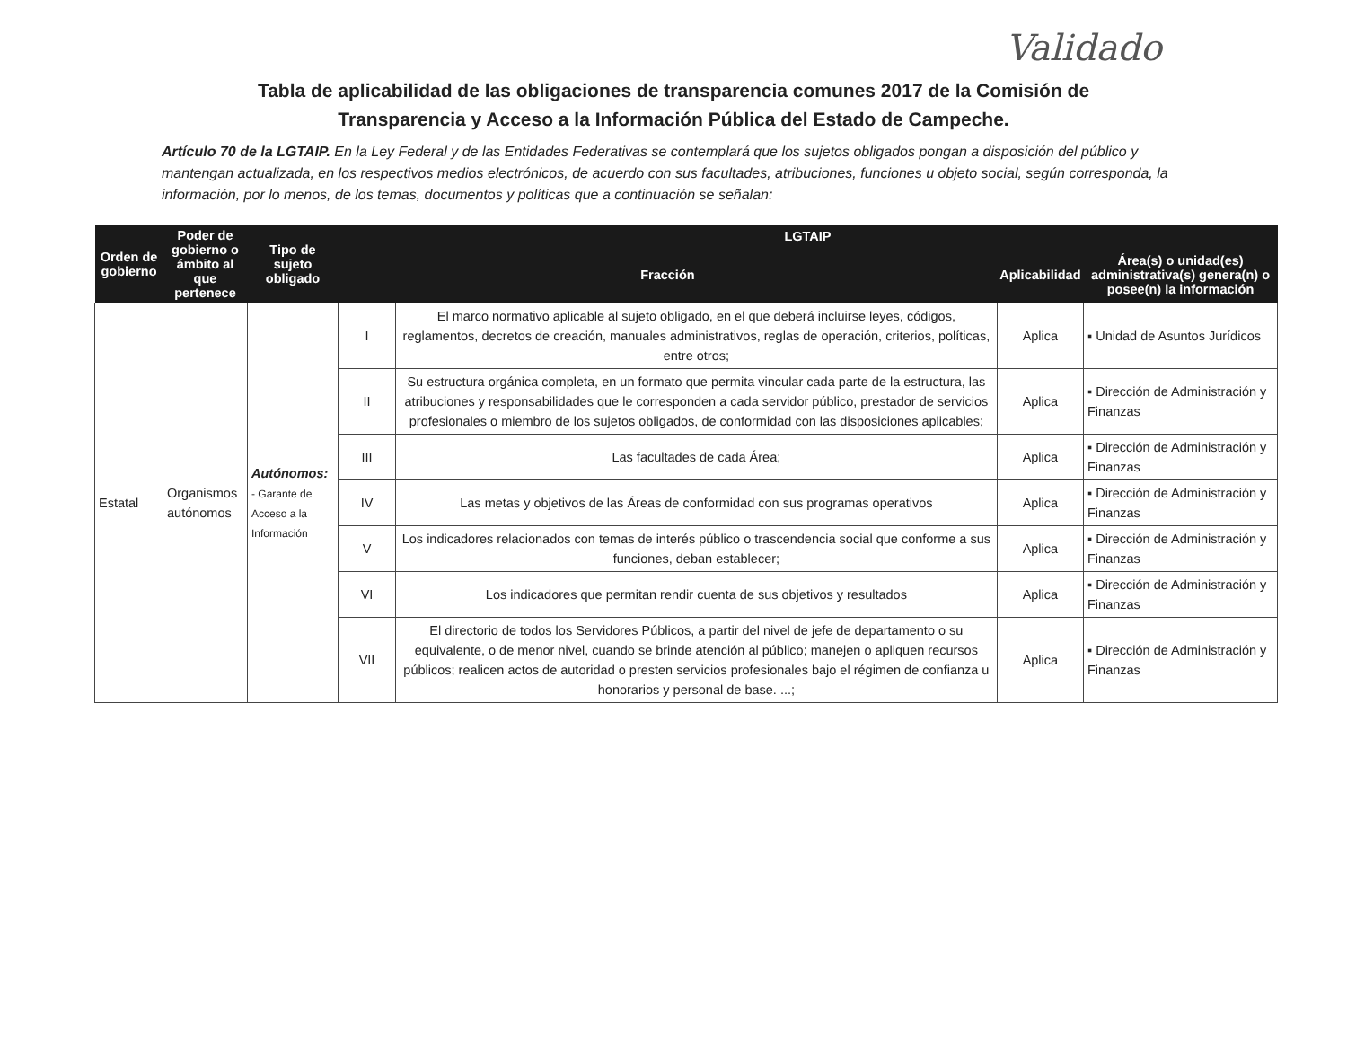Validado
Tabla de aplicabilidad de las obligaciones de transparencia comunes 2017 de la Comisión de
Transparencia y Acceso a la Información Pública del Estado de Campeche.
Artículo 70 de la LGTAIP. En la Ley Federal y de las Entidades Federativas se contemplará que los sujetos obligados pongan a disposición del público y mantengan actualizada, en los respectivos medios electrónicos, de acuerdo con sus facultades, atribuciones, funciones u objeto social, según corresponda, la información, por lo menos, de los temas, documentos y políticas que a continuación se señalan:
| Orden de gobierno | Poder de gobierno o ámbito al que pertenece | Tipo de sujeto obligado | LGTAIP | | | |
| --- | --- | --- | --- | --- | --- | --- |
| | | | Fracción | | Aplicabilidad | Área(s) o unidad(es) administrativa(s) genera(n) o posee(n) la información |
| Estatal | Organismos autónomos | Autónomos: - Garante de Acceso a la Información | I | El marco normativo aplicable al sujeto obligado, en el que deberá incluirse leyes, códigos, reglamentos, decretos de creación, manuales administrativos, reglas de operación, criterios, políticas, entre otros; | Aplica | ▪ Unidad de Asuntos Jurídicos |
| | | | II | Su estructura orgánica completa, en un formato que permita vincular cada parte de la estructura, las atribuciones y responsabilidades que le corresponden a cada servidor público, prestador de servicios profesionales o miembro de los sujetos obligados, de conformidad con las disposiciones aplicables; | Aplica | ▪ Dirección de Administración y Finanzas |
| | | | III | Las facultades de cada Área; | Aplica | ▪ Dirección de Administración y Finanzas |
| | | | IV | Las metas y objetivos de las Áreas de conformidad con sus programas operativos | Aplica | ▪ Dirección de Administración y Finanzas |
| | | | V | Los indicadores relacionados con temas de interés público o trascendencia social que conforme a sus funciones, deban establecer; | Aplica | ▪ Dirección de Administración y Finanzas |
| | | | VI | Los indicadores que permitan rendir cuenta de sus objetivos y resultados | Aplica | ▪ Dirección de Administración y Finanzas |
| | | | VII | El directorio de todos los Servidores Públicos, a partir del nivel de jefe de departamento o su equivalente, o de menor nivel, cuando se brinde atención al público; manejen o apliquen recursos públicos; realicen actos de autoridad o presten servicios profesionales bajo el régimen de confianza u honorarios y personal de base. ...; | Aplica | ▪ Dirección de Administración y Finanzas |